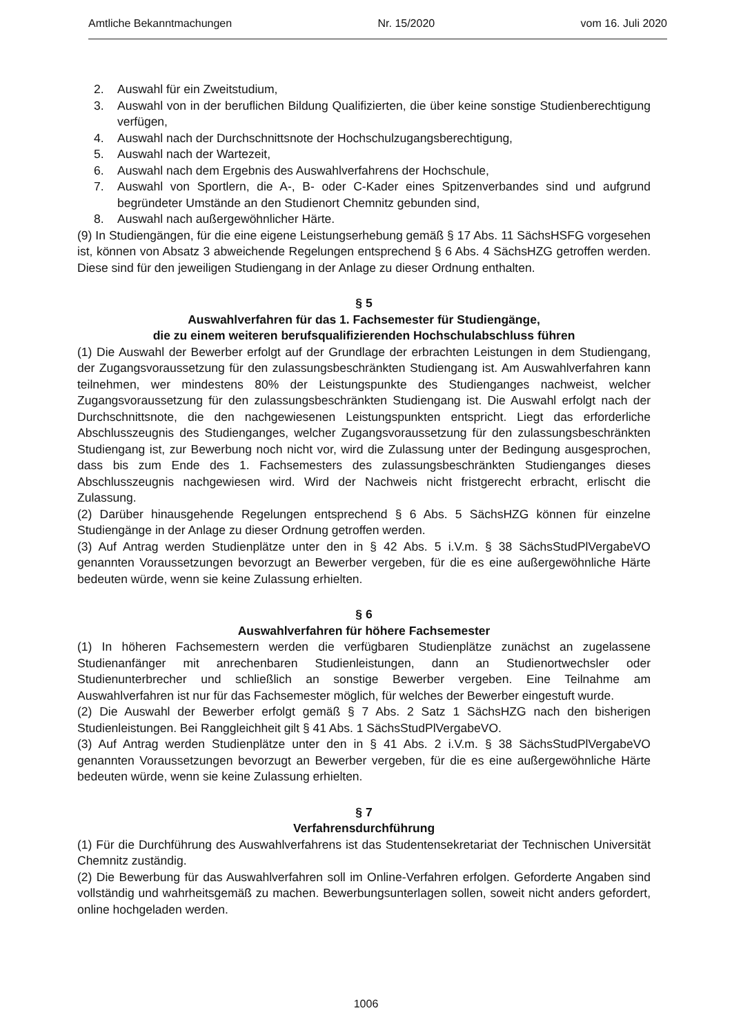Amtliche Bekanntmachungen Nr. 15/2020 vom 16. Juli 2020
2. Auswahl für ein Zweitstudium,
3. Auswahl von in der beruflichen Bildung Qualifizierten, die über keine sonstige Studienberechtigung verfügen,
4. Auswahl nach der Durchschnittsnote der Hochschulzugangsberechtigung,
5. Auswahl nach der Wartezeit,
6. Auswahl nach dem Ergebnis des Auswahlverfahrens der Hochschule,
7. Auswahl von Sportlern, die A-, B- oder C-Kader eines Spitzenverbandes sind und aufgrund begründeter Umstände an den Studienort Chemnitz gebunden sind,
8. Auswahl nach außergewöhnlicher Härte.
(9) In Studiengängen, für die eine eigene Leistungserhebung gemäß § 17 Abs. 11 SächsHSFG vorgesehen ist, können von Absatz 3 abweichende Regelungen entsprechend § 6 Abs. 4 SächsHZG getroffen werden. Diese sind für den jeweiligen Studiengang in der Anlage zu dieser Ordnung enthalten.
§ 5
Auswahlverfahren für das 1. Fachsemester für Studiengänge,
die zu einem weiteren berufsqualifizierenden Hochschulabschluss führen
(1) Die Auswahl der Bewerber erfolgt auf der Grundlage der erbrachten Leistungen in dem Studiengang, der Zugangsvoraussetzung für den zulassungsbeschränkten Studiengang ist. Am Auswahlverfahren kann teilnehmen, wer mindestens 80% der Leistungspunkte des Studienganges nachweist, welcher Zugangsvoraussetzung für den zulassungsbeschränkten Studiengang ist. Die Auswahl erfolgt nach der Durchschnittsnote, die den nachgewiesenen Leistungspunkten entspricht. Liegt das erforderliche Abschlusszeugnis des Studienganges, welcher Zugangsvoraussetzung für den zulassungsbeschränkten Studiengang ist, zur Bewerbung noch nicht vor, wird die Zulassung unter der Bedingung ausgesprochen, dass bis zum Ende des 1. Fachsemesters des zulassungsbeschränkten Studienganges dieses Abschlusszeugnis nachgewiesen wird. Wird der Nachweis nicht fristgerecht erbracht, erlischt die Zulassung.
(2) Darüber hinausgehende Regelungen entsprechend § 6 Abs. 5 SächsHZG können für einzelne Studiengänge in der Anlage zu dieser Ordnung getroffen werden.
(3) Auf Antrag werden Studienplätze unter den in § 42 Abs. 5 i.V.m. § 38 SächsStudPlVergabeVO genannten Voraussetzungen bevorzugt an Bewerber vergeben, für die es eine außergewöhnliche Härte bedeuten würde, wenn sie keine Zulassung erhielten.
§ 6
Auswahlverfahren für höhere Fachsemester
(1) In höheren Fachsemestern werden die verfügbaren Studienplätze zunächst an zugelassene Studienanfänger mit anrechenbaren Studienleistungen, dann an Studienortwechsler oder Studienunterbrecher und schließlich an sonstige Bewerber vergeben. Eine Teilnahme am Auswahlverfahren ist nur für das Fachsemester möglich, für welches der Bewerber eingestuft wurde.
(2) Die Auswahl der Bewerber erfolgt gemäß § 7 Abs. 2 Satz 1 SächsHZG nach den bisherigen Studienleistungen. Bei Ranggleichheit gilt § 41 Abs. 1 SächsStudPlVergabeVO.
(3) Auf Antrag werden Studienplätze unter den in § 41 Abs. 2 i.V.m. § 38 SächsStudPlVergabeVO genannten Voraussetzungen bevorzugt an Bewerber vergeben, für die es eine außergewöhnliche Härte bedeuten würde, wenn sie keine Zulassung erhielten.
§ 7
Verfahrensdurchführung
(1) Für die Durchführung des Auswahlverfahrens ist das Studentensekretariat der Technischen Universität Chemnitz zuständig.
(2) Die Bewerbung für das Auswahlverfahren soll im Online-Verfahren erfolgen. Geforderte Angaben sind vollständig und wahrheitsgemäß zu machen. Bewerbungsunterlagen sollen, soweit nicht anders gefordert, online hochgeladen werden.
1006